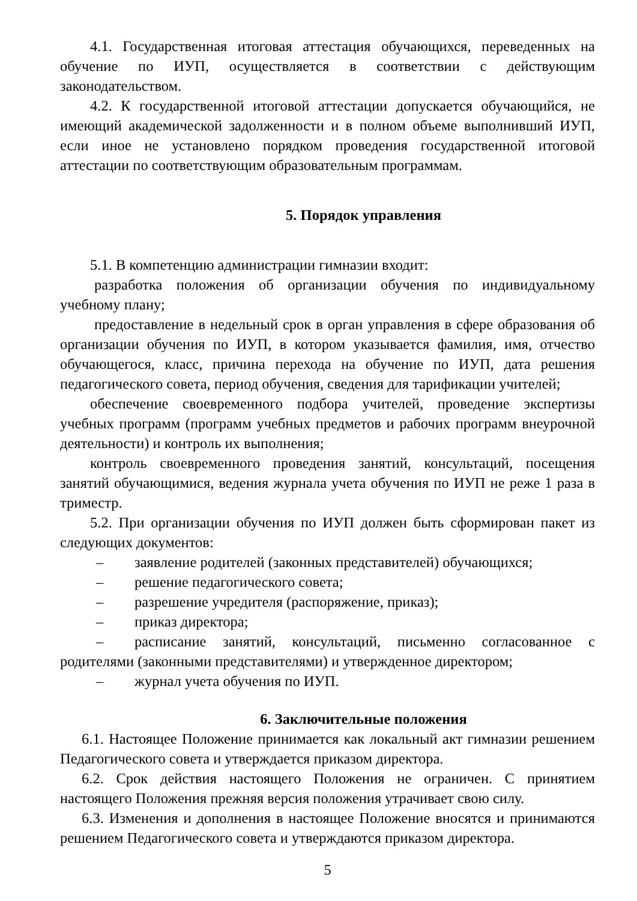4.1. Государственная итоговая аттестация обучающихся, переведенных на обучение по ИУП, осуществляется в соответствии с действующим законодательством.
4.2. К государственной итоговой аттестации допускается обучающийся, не имеющий академической задолженности и в полном объеме выполнивший ИУП, если иное не установлено порядком проведения государственной итоговой аттестации по соответствующим образовательным программам.
5. Порядок управления
5.1. В компетенцию администрации гимназии входит:
разработка положения об организации обучения по индивидуальному учебному плану;
предоставление в недельный срок в орган управления в сфере образования об организации обучения по ИУП, в котором указывается фамилия, имя, отчество обучающегося, класс, причина перехода на обучение по ИУП, дата решения педагогического совета, период обучения, сведения для тарификации учителей;
обеспечение своевременного подбора учителей, проведение экспертизы учебных программ (программ учебных предметов и рабочих программ внеурочной деятельности) и контроль их выполнения;
контроль своевременного проведения занятий, консультаций, посещения занятий обучающимися, ведения журнала учета обучения по ИУП не реже 1 раза в триместр.
5.2. При организации обучения по ИУП должен быть сформирован пакет из следующих документов:
– заявление родителей (законных представителей) обучающихся;
– решение педагогического совета;
– разрешение учредителя (распоряжение, приказ);
– приказ директора;
– расписание занятий, консультаций, письменно согласованное с родителями (законными представителями) и утвержденное директором;
– журнал учета обучения по ИУП.
6. Заключительные положения
6.1. Настоящее Положение принимается как локальный акт гимназии решением Педагогического совета и утверждается приказом директора.
6.2. Срок действия настоящего Положения не ограничен. С принятием настоящего Положения прежняя версия положения утрачивает свою силу.
6.3. Изменения и дополнения в настоящее Положение вносятся и принимаются решением Педагогического совета и утверждаются приказом директора.
5